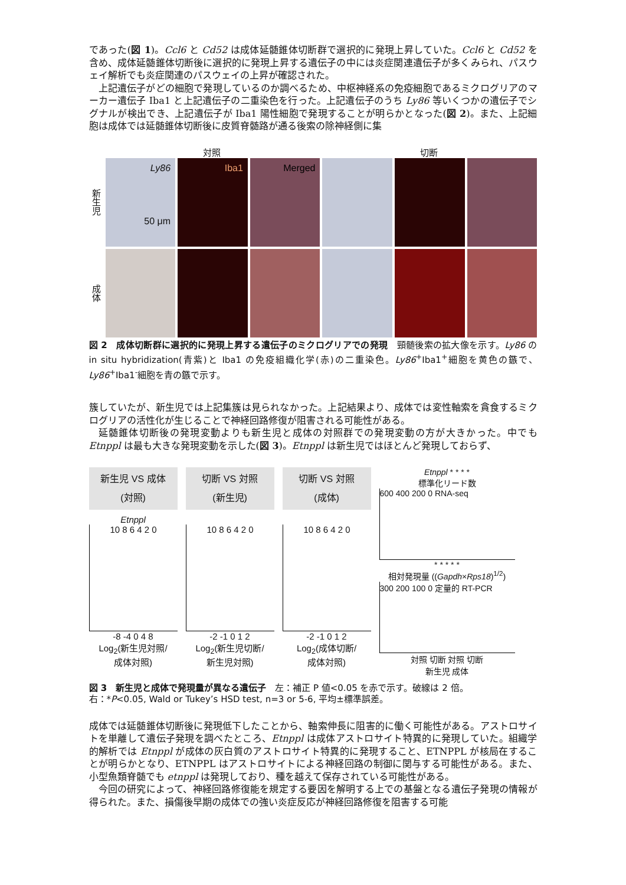であった(図 1)。Ccl6 と Cd52 は成体延髄錐体切断群で選択的に発現上昇していた。Ccl6 と Cd52 を含め、成体延髄錐体切断後に選択的に発現上昇する遺伝子の中には炎症関連遺伝子が多くみられ、パスウェイ解析でも炎症関連のパスウェイの上昇が確認された。
上記遺伝子がどの細胞で発現しているのか調べるため、中枢神経系の免疫細胞であるミクログリアのマーカー遺伝子 Iba1 と上記遺伝子の二重染色を行った。上記遺伝子のうち Ly86 等いくつかの遺伝子でシグナルが検出でき、上記遺伝子が Iba1 陽性細胞で発現することが明らかとなった(図 2)。また、上記細胞は成体では延髄錐体切断後に皮質脊髄路が通る後索の除神経側に集
対照 切断
新生児
Ly86
50 μm
Iba1
Merged
成体
図 2　成体切断群に選択的に発現上昇する遺伝子のミクログリアでの発現　頸髄後索の拡大像を示す。Ly86 の in situ hybridization(青紫)と Iba1 の免疫組織化学(赤)の二重染色。Ly86<sup>+</sup>Iba1<sup>+</sup>細胞を黄色の鏃で、Ly86<sup>+</sup>Iba1<sup>-</sup>細胞を青の鏃で示す。
簇していたが、新生児では上記集簇は見られなかった。上記結果より、成体では変性軸索を貪食するミクログリアの活性化が生じることで神経回路修復が阻害される可能性がある。
延髄錐体切断後の発現変動よりも新生児と成体の対照群での発現変動の方が大きかった。中でも Etnppl は最も大きな発現変動を示した(図 3)。Etnppl は新生児ではほとんど発現しておらず、
新生児 VS 成体
(対照)
Etnppl
10 8 6 4 2 0
-8 -4 0 4 8
Log<sub>2</sub>(新生児対照/
成体対照)
切断 VS 対照
(新生児)
10 8 6 4 2 0
-2 -1 0 1 2
Log<sub>2</sub>(新生児切断/
新生児対照)
切断 VS 対照
(成体)
10 8 6 4 2 0
-2 -1 0 1 2
Log<sub>2</sub>(成体切断/
成体対照)
Etnppl * * * *
標準化リード数
600 400 200 0 RNA-seq
* * * * *
相対発現量 ((Gapdh×Rps18)<sup>1/2</sup>)
300 200 100 0 定量的 RT-PCR
対照 切断 対照 切断
新生児 成体
図 3　新生児と成体で発現量が異なる遺伝子　左：補正 P 値<0.05 を赤で示す。破線は 2 倍。
右：*P<0.05, Wald or Tukey’s HSD test, n=3 or 5-6, 平均±標準誤差。
成体では延髄錐体切断後に発現低下したことから、軸索伸長に阻害的に働く可能性がある。アストロサイトを単離して遺伝子発現を調べたところ、Etnppl は成体アストロサイト特異的に発現していた。組織学的解析では Etnppl が成体の灰白質のアストロサイト特異的に発現すること、ETNPPL が核局在することが明らかとなり、ETNPPL はアストロサイトによる神経回路の制御に関与する可能性がある。また、小型魚類脊髄でも etnppl は発現しており、種を越えて保存されている可能性がある。
今回の研究によって、神経回路修復能を規定する要因を解明する上での基盤となる遺伝子発現の情報が得られた。また、損傷後早期の成体での強い炎症反応が神経回路修復を阻害する可能